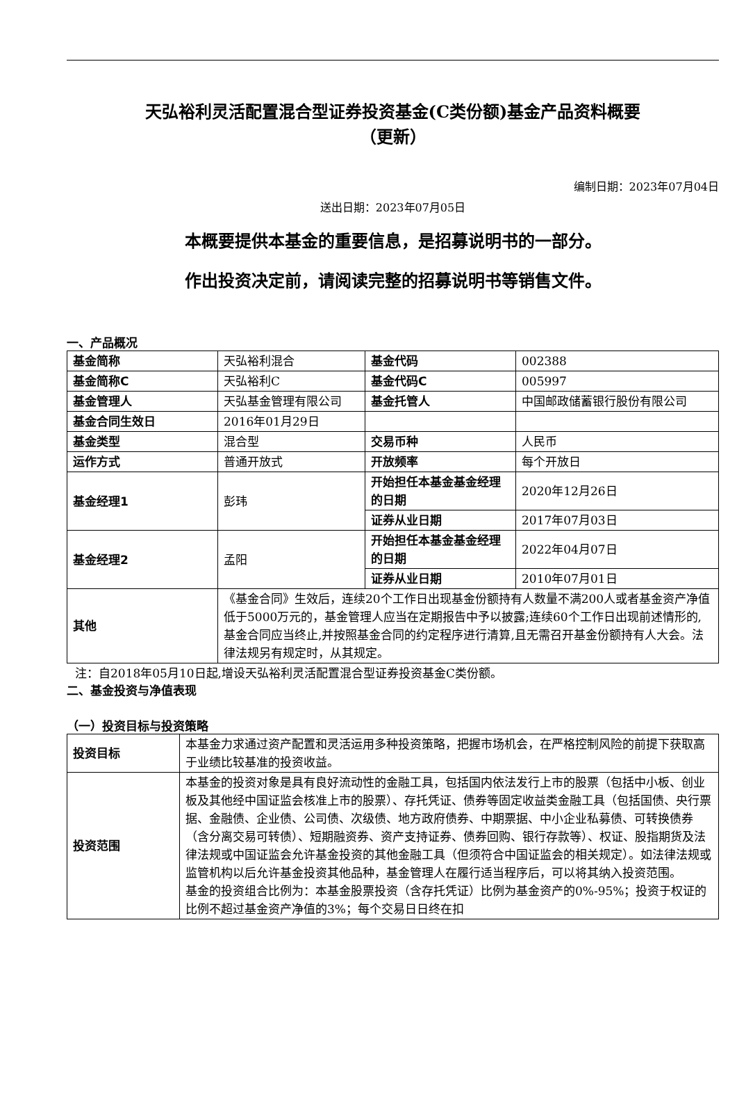天弘裕利灵活配置混合型证券投资基金(C类份额)基金产品资料概要
（更新）
编制日期：2023年07月04日
送出日期：2023年07月05日
本概要提供本基金的重要信息，是招募说明书的一部分。
作出投资决定前，请阅读完整的招募说明书等销售文件。
一、产品概况
| 基金简称 | 天弘裕利混合 | 基金代码 | 002388 |
| 基金简称C | 天弘裕利C | 基金代码C | 005997 |
| 基金管理人 | 天弘基金管理有限公司 | 基金托管人 | 中国邮政储蓄银行股份有限公司 |
| 基金合同生效日 | 2016年01月29日 | | |
| 基金类型 | 混合型 | 交易币种 | 人民币 |
| 运作方式 | 普通开放式 | 开放频率 | 每个开放日 |
| 基金经理1 | 彭玮 | 开始担任本基金基金经理的日期 | 2020年12月26日 |
| | | 证券从业日期 | 2017年07月03日 |
| 基金经理2 | 孟阳 | 开始担任本基金基金经理的日期 | 2022年04月07日 |
| | | 证券从业日期 | 2010年07月01日 |
| 其他 | 《基金合同》生效后，连续20个工作日出现基金份额持有人数量不满200人或者基金资产净值低于5000万元的，基金管理人应当在定期报告中予以披露;连续60个工作日出现前述情形的,基金合同应当终止,并按照基金合同的约定程序进行清算,且无需召开基金份额持有人大会。法律法规另有规定时，从其规定。 | | |
注：自2018年05月10日起,增设天弘裕利灵活配置混合型证券投资基金C类份额。
二、基金投资与净值表现
（一）投资目标与投资策略
| 投资目标 | 本基金力求通过资产配置和灵活运用多种投资策略，把握市场机会，在严格控制风险的前提下获取高于业绩比较基准的投资收益。 |
| 投资范围 | 本基金的投资对象是具有良好流动性的金融工具，包括国内依法发行上市的股票（包括中小板、创业板及其他经中国证监会核准上市的股票）、存托凭证、债券等固定收益类金融工具（包括国债、央行票据、金融债、企业债、公司债、次级债、地方政府债券、中期票据、中小企业私募债、可转换债券（含分离交易可转债）、短期融资券、资产支持证券、债券回购、银行存款等）、权证、股指期货及法律法规或中国证监会允许基金投资的其他金融工具（但须符合中国证监会的相关规定）。如法律法规或监管机构以后允许基金投资其他品种，基金管理人在履行适当程序后，可以将其纳入投资范围。 基金的投资组合比例为：本基金股票投资（含存托凭证）比例为基金资产的0%-95%；投资于权证的比例不超过基金资产净值的3%；每个交易日日终在扣 |